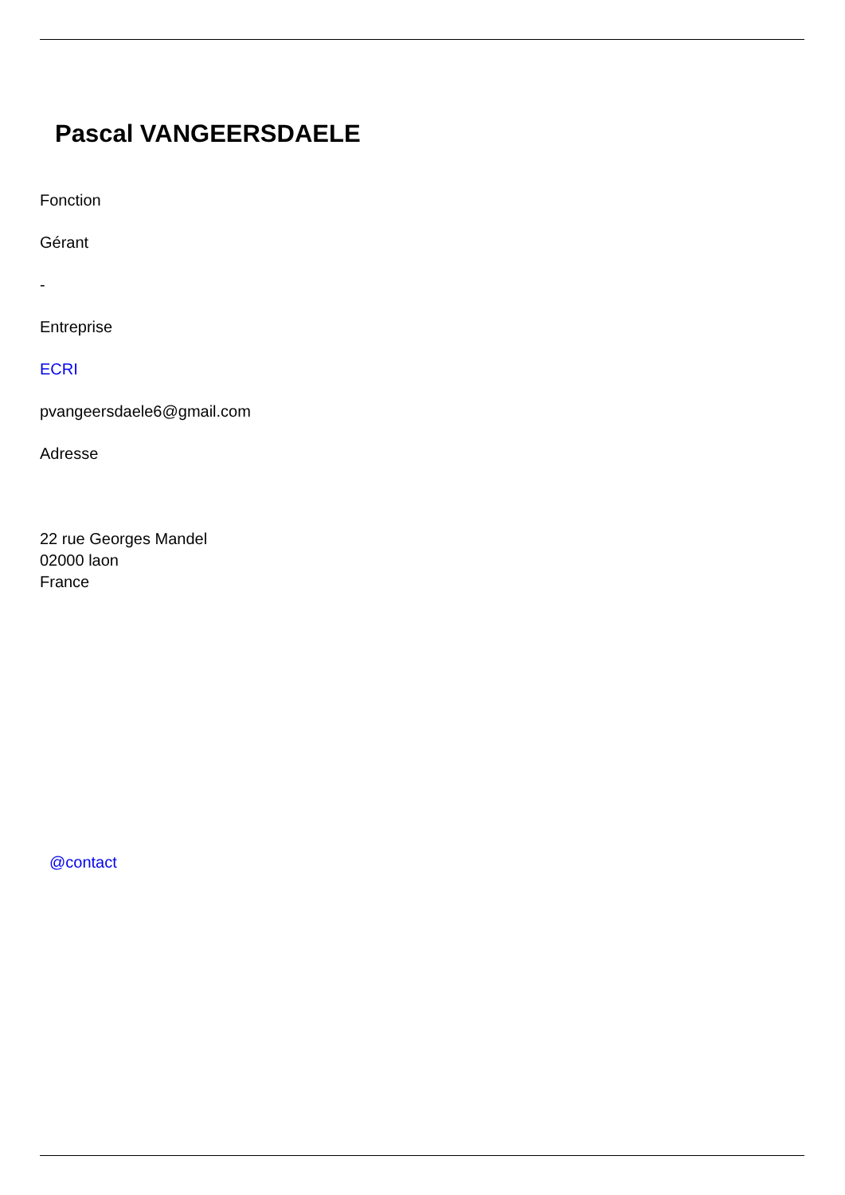Pascal VANGEERSDAELE
Fonction
Gérant
-
Entreprise
ECRI
pvangeersdaele6@gmail.com
Adresse
22 rue Georges Mandel
02000 laon
France
@contact